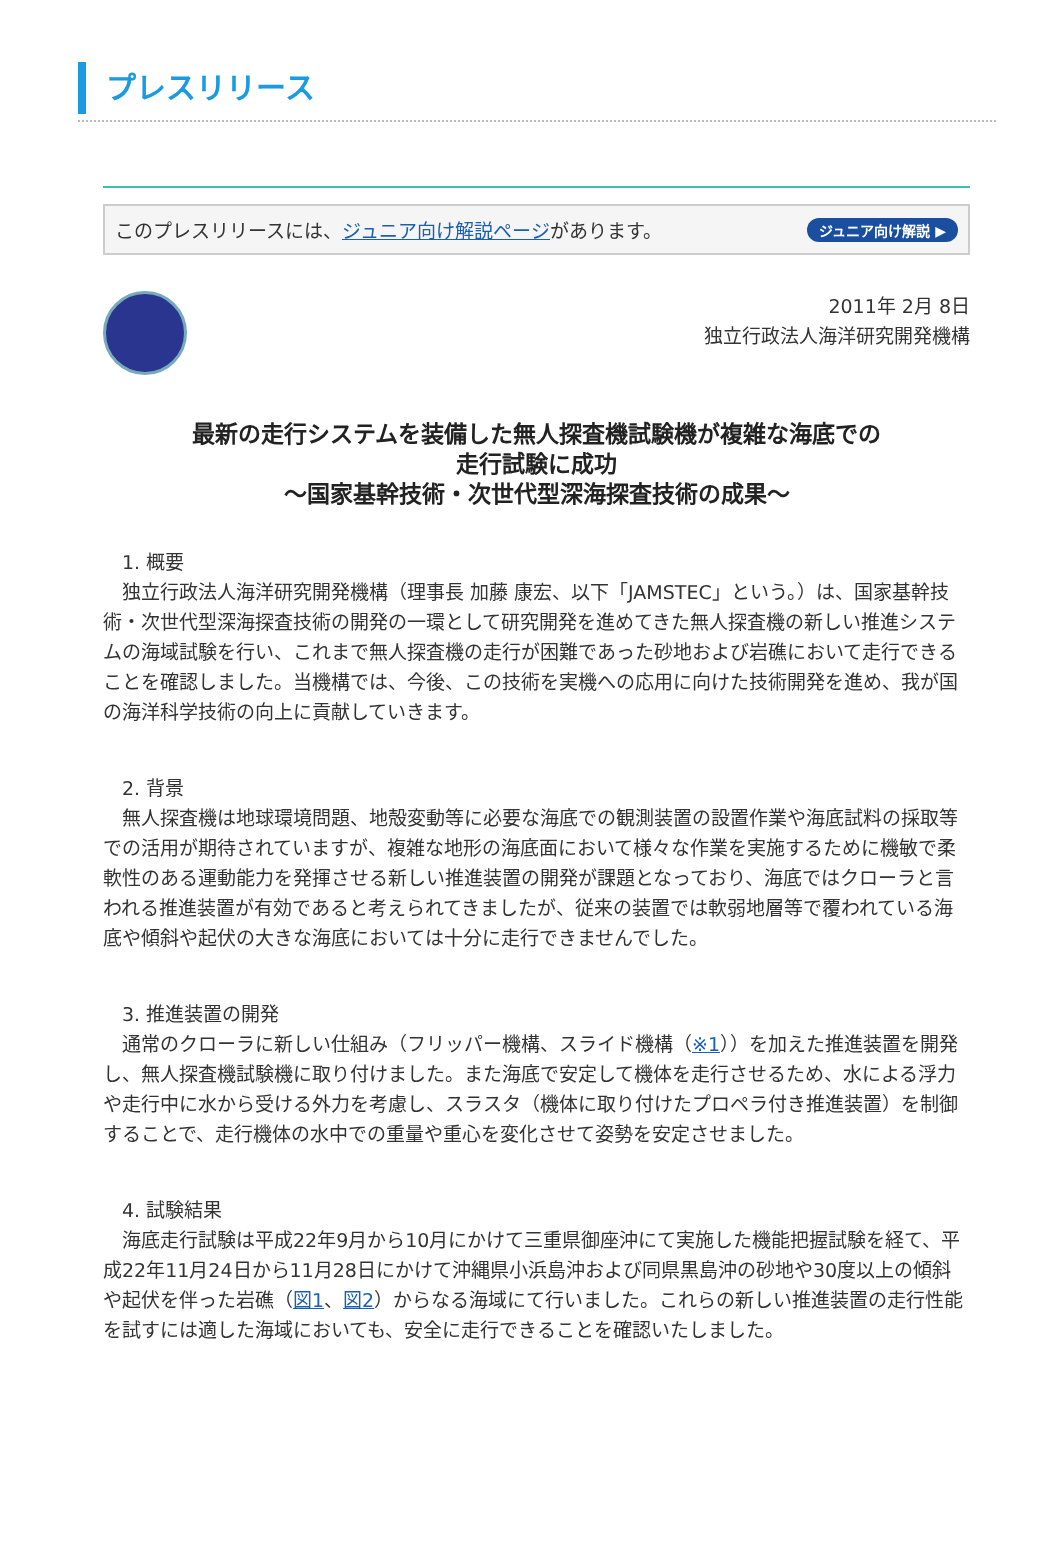プレスリリース
このプレスリリースには、ジュニア向け解説ページがあります。 ジュニア向け解説 ▶
2011年 2月 8日
独立行政法人海洋研究開発機構
最新の走行システムを装備した無人探査機試験機が複雑な海底での
走行試験に成功
～国家基幹技術・次世代型深海探査技術の成果～
　1. 概要
　独立行政法人海洋研究開発機構（理事長 加藤 康宏、以下「JAMSTEC」という。）は、国家基幹技術・次世代型深海探査技術の開発の一環として研究開発を進めてきた無人探査機の新しい推進システムの海域試験を行い、これまで無人探査機の走行が困難であった砂地および岩礁において走行できることを確認しました。当機構では、今後、この技術を実機への応用に向けた技術開発を進め、我が国の海洋科学技術の向上に貢献していきます。
　2. 背景
　無人探査機は地球環境問題、地殻変動等に必要な海底での観測装置の設置作業や海底試料の採取等での活用が期待されていますが、複雑な地形の海底面において様々な作業を実施するために機敏で柔軟性のある運動能力を発揮させる新しい推進装置の開発が課題となっており、海底ではクローラと言われる推進装置が有効であると考えられてきましたが、従来の装置では軟弱地層等で覆われている海底や傾斜や起伏の大きな海底においては十分に走行できませんでした。
　3. 推進装置の開発
　通常のクローラに新しい仕組み（フリッパー機構、スライド機構（※1））を加えた推進装置を開発し、無人探査機試験機に取り付けました。また海底で安定して機体を走行させるため、水による浮力や走行中に水から受ける外力を考慮し、スラスタ（機体に取り付けたプロペラ付き推進装置）を制御することで、走行機体の水中での重量や重心を変化させて姿勢を安定させました。
　4. 試験結果
　海底走行試験は平成22年9月から10月にかけて三重県御座沖にて実施した機能把握試験を経て、平成22年11月24日から11月28日にかけて沖縄県小浜島沖および同県黒島沖の砂地や30度以上の傾斜や起伏を伴った岩礁（図1、図2）からなる海域にて行いました。これらの新しい推進装置の走行性能を試すには適した海域においても、安全に走行できることを確認いたしました。